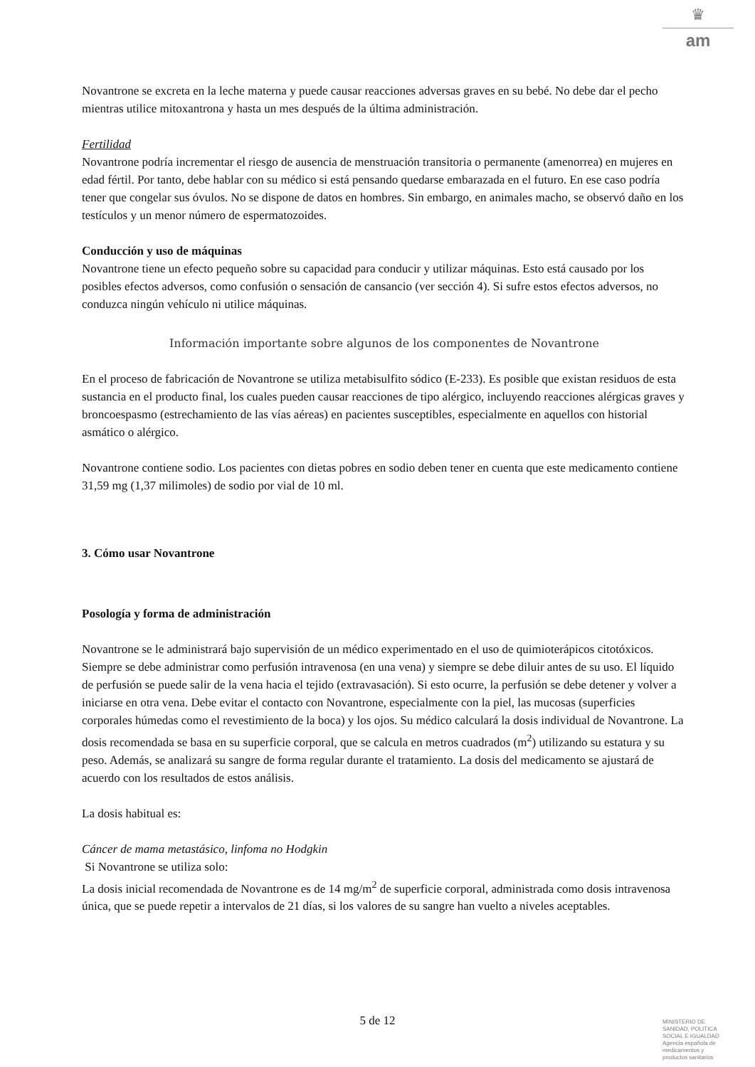♛
am
Novantrone se excreta en la leche materna y puede causar reacciones adversas graves en su bebé. No debe dar el pecho mientras utilice mitoxantrona y hasta un mes después de la última administración.
Fertilidad
Novantrone podría incrementar el riesgo de ausencia de menstruación transitoria o permanente (amenorrea) en mujeres en edad fértil. Por tanto, debe hablar con su médico si está pensando quedarse embarazada en el futuro. En ese caso podría tener que congelar sus óvulos. No se dispone de datos en hombres. Sin embargo, en animales macho, se observó daño en los testículos y un menor número de espermatozoides.
Conducción y uso de máquinas
Novantrone tiene un efecto pequeño sobre su capacidad para conducir y utilizar máquinas. Esto está causado por los posibles efectos adversos, como confusión o sensación de cansancio (ver sección 4). Si sufre estos efectos adversos, no conduzca ningún vehículo ni utilice máquinas.
Información importante sobre algunos de los componentes de Novantrone
En el proceso de fabricación de Novantrone se utiliza metabisulfito sódico (E-233). Es posible que existan residuos de esta sustancia en el producto final, los cuales pueden causar reacciones de tipo alérgico, incluyendo reacciones alérgicas graves y broncoespasmo (estrechamiento de las vías aéreas) en pacientes susceptibles, especialmente en aquellos con historial asmático o alérgico.
Novantrone contiene sodio. Los pacientes con dietas pobres en sodio deben tener en cuenta que este medicamento contiene 31,59 mg (1,37 milimoles) de sodio por vial de 10 ml.
3. Cómo usar Novantrone
Posología y forma de administración
Novantrone se le administrará bajo supervisión de un médico experimentado en el uso de quimioterápicos citotóxicos. Siempre se debe administrar como perfusión intravenosa (en una vena) y siempre se debe diluir antes de su uso. El líquido de perfusión se puede salir de la vena hacia el tejido (extravasación). Si esto ocurre, la perfusión se debe detener y volver a iniciarse en otra vena. Debe evitar el contacto con Novantrone, especialmente con la piel, las mucosas (superficies corporales húmedas como el revestimiento de la boca) y los ojos. Su médico calculará la dosis individual de Novantrone. La dosis recomendada se basa en su superficie corporal, que se calcula en metros cuadrados (m<sup>2</sup>) utilizando su estatura y su peso. Además, se analizará su sangre de forma regular durante el tratamiento. La dosis del medicamento se ajustará de acuerdo con los resultados de estos análisis.
La dosis habitual es:
Cáncer de mama metastásico, linfoma no Hodgkin
Si Novantrone se utiliza solo:
La dosis inicial recomendada de Novantrone es de 14 mg/m<sup>2</sup> de superficie corporal, administrada como dosis intravenosa única, que se puede repetir a intervalos de 21 días, si los valores de su sangre han vuelto a niveles aceptables.
5 de 12
MINISTERIO DE
SANIDAD, POLITICA
SOCIAL E IGUALDAD
Agencia española de
medicamentos y
productos sanitarios